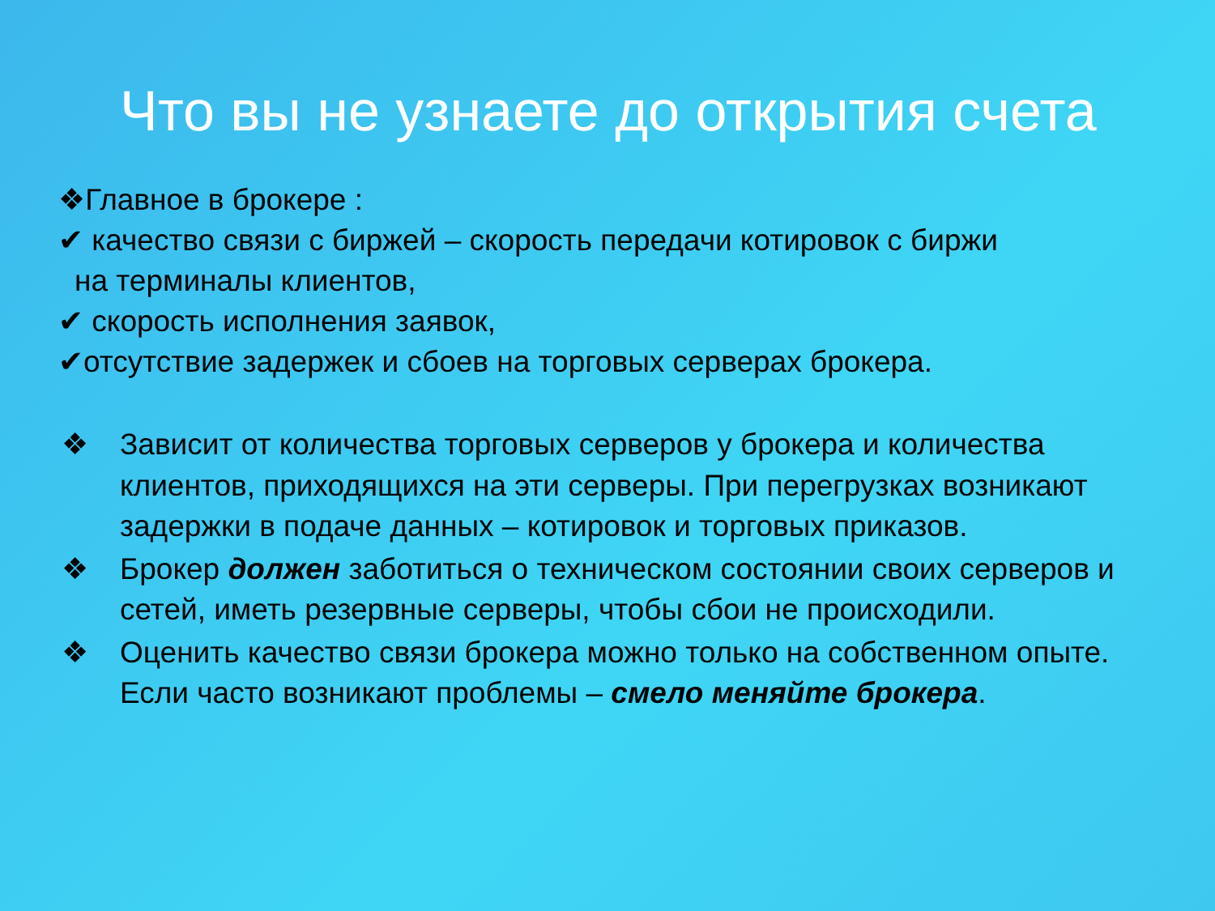Что вы не узнаете до открытия счета
❖Главное в брокере :
✔ качество связи с биржей – скорость передачи котировок с биржи
на терминалы клиентов,
✔ скорость исполнения заявок,
✔отсутствие задержек и сбоев на торговых серверах брокера.
❖ Зависит от количества торговых серверов у брокера и количества клиентов, приходящихся на эти серверы. При перегрузках возникают задержки в подаче данных – котировок и торговых приказов.
❖ Брокер должен заботиться о техническом состоянии своих серверов и сетей, иметь резервные серверы, чтобы сбои не происходили.
❖ Оценить качество связи брокера можно только на собственном опыте. Если часто возникают проблемы – смело меняйте брокера.